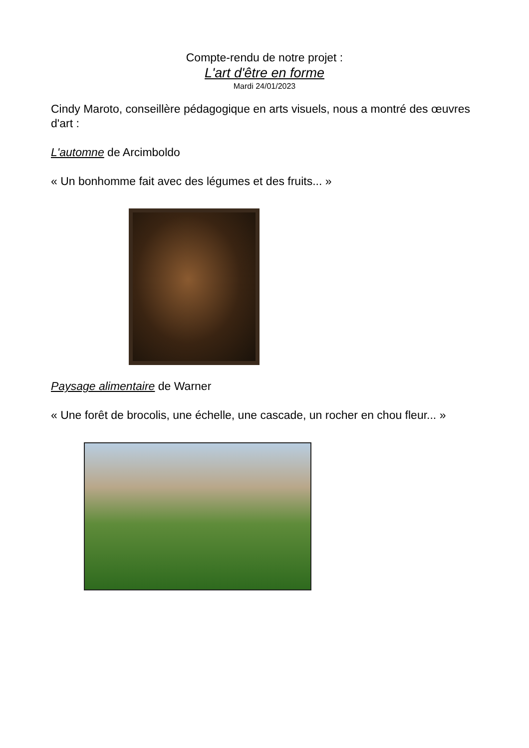Compte-rendu de notre projet :
L'art d'être en forme
Mardi 24/01/2023
Cindy Maroto, conseillère pédagogique en arts visuels, nous a montré des œuvres d'art :
L'automne de Arcimboldo
« Un bonhomme fait avec des légumes et des fruits... »
Paysage alimentaire de Warner
« Une forêt de brocolis, une échelle, une cascade, un rocher en chou fleur... »